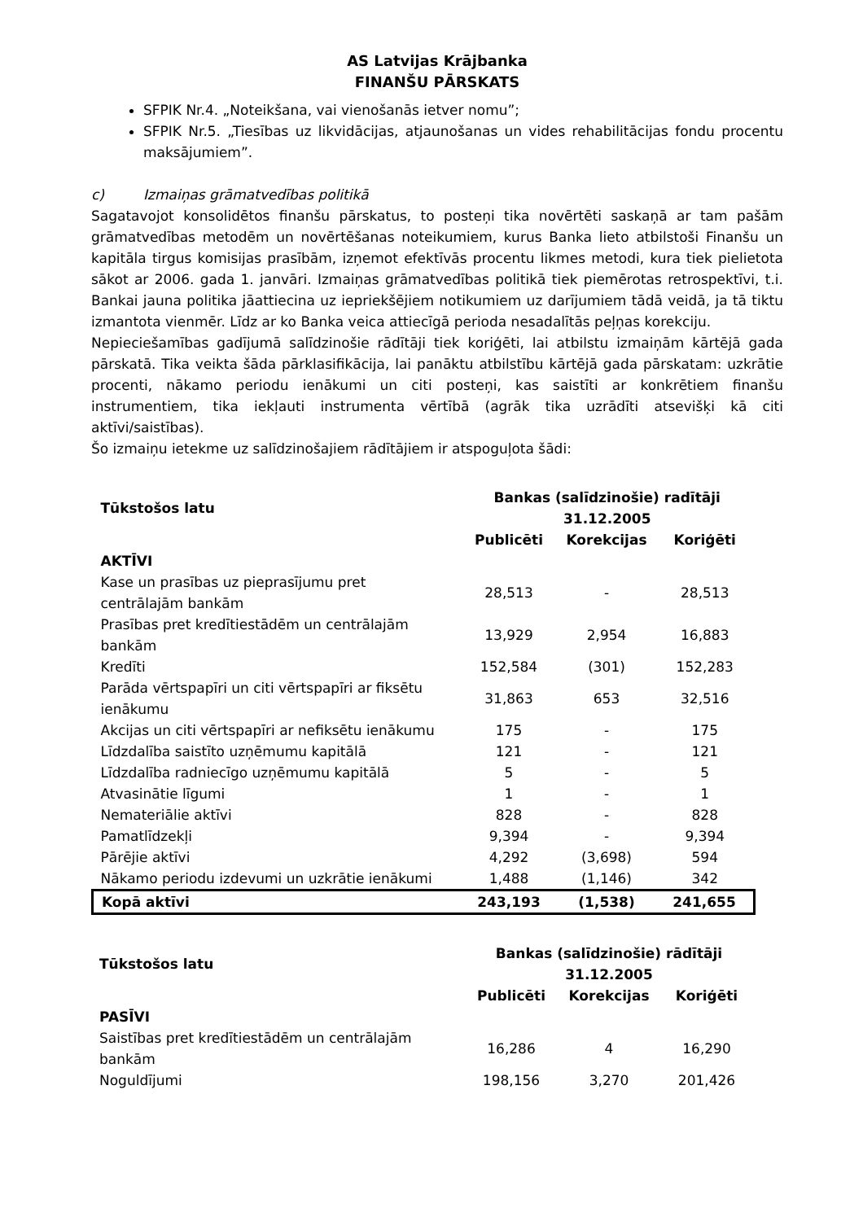AS Latvijas Krājbanka
FINANŠU PĀRSKATS
SFPIK Nr.4. „Noteikšana, vai vienošanās ietver nomu”;
SFPIK Nr.5. „Tiesības uz likvidācijas, atjaunošanas un vides rehabilitācijas fondu procentu maksājumiem”.
c) Izmaiņas grāmatvedības politikā
Sagatavojot konsolidētos finanšu pārskatus, to posteņi tika novērtēti saskaņā ar tam pašām grāmatvedības metodēm un novērtēšanas noteikumiem, kurus Banka lieto atbilstoši Finanšu un kapitāla tirgus komisijas prasībām, izņemot efektīvās procentu likmes metodi, kura tiek pielietota sākot ar 2006. gada 1. janvāri. Izmaiņas grāmatvedības politikā tiek piemērotas retrospektīvi, t.i. Bankai jauna politika jāattiecina uz iepriekšējiem notikumiem uz darījumiem tādā veidā, ja tā tiktu izmantota vienmēr. Līdz ar ko Banka veica attiecīgā perioda nesadalītās peļņas korekciju.
Nepieciešamības gadījumā salīdzinošie rādītāji tiek koriģēti, lai atbilstu izmaiņām kārtējā gada pārskatā. Tika veikta šāda pārklasifikācija, lai panāktu atbilstību kārtējā gada pārskatam: uzkrātie procenti, nākamo periodu ienākumi un citi posteņi, kas saistīti ar konkrētiem finanšu instrumentiem, tika iekļauti instrumenta vērtībā (agrāk tika uzrādīti atsevišķi kā citi aktīvi/saistības).
Šo izmaiņu ietekme uz salīdzinošajiem rādītājiem ir atspoguļota šādi:
| Tūkstošos latu | Bankas (salīdzinošie) radītāji 31.12.2005 | | |
| --- | --- | --- | --- |
| | Publicēti | Korekcijas | Koriģēti |
| AKTĪVI | | | |
| Kase un prasības uz pieprasījumu pret centrālajām bankām | 28,513 | - | 28,513 |
| Prasības pret kredītiestādēm un centrālajām bankām | 13,929 | 2,954 | 16,883 |
| Kredīti | 152,584 | (301) | 152,283 |
| Parāda vērtspapīri un citi vērtspapīri ar fiksētu ienākumu | 31,863 | 653 | 32,516 |
| Akcijas un citi vērtspapīri ar nefiksētu ienākumu | 175 | - | 175 |
| Līdzdalība saistīto uzņēmumu kapitālā | 121 | - | 121 |
| Līdzdalība radniecīgo uzņēmumu kapitālā | 5 | - | 5 |
| Atvasinātie līgumi | 1 | - | 1 |
| Nemateriālie aktīvi | 828 | - | 828 |
| Pamatlīdzekļi | 9,394 | - | 9,394 |
| Pārējie aktīvi | 4,292 | (3,698) | 594 |
| Nākamo periodu izdevumi un uzkrātie ienākumi | 1,488 | (1,146) | 342 |
| Kopā aktīvi | 243,193 | (1,538) | 241,655 |
| Tūkstošos latu | Bankas (salīdzinošie) rādītāji 31.12.2005 | | |
| --- | --- | --- | --- |
| | Publicēti | Korekcijas | Koriģēti |
| PASĪVI | | | |
| Saistības pret kredītiestādēm un centrālajām bankām | 16,286 | 4 | 16,290 |
| Noguldījumi | 198,156 | 3,270 | 201,426 |